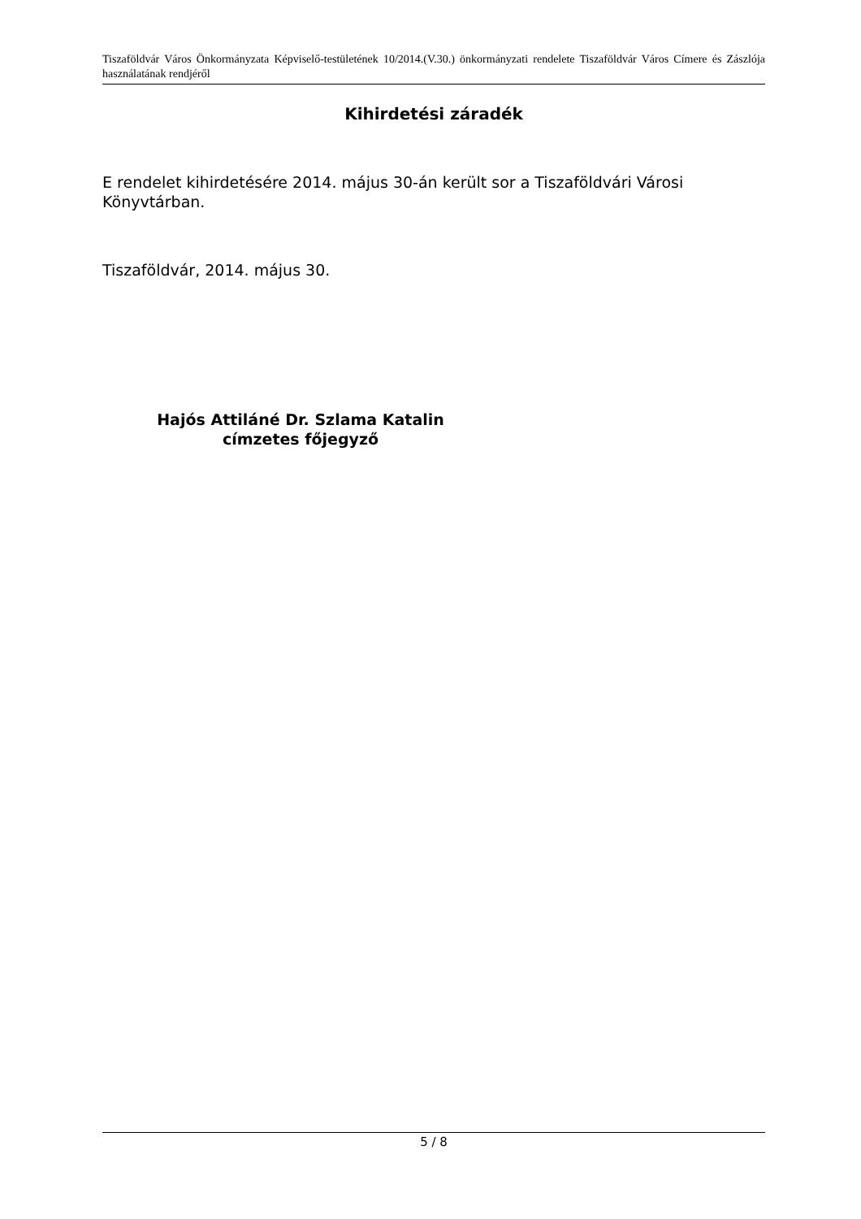Tiszaföldvár Város Önkormányzata Képviselő-testületének 10/2014.(V.30.) önkormányzati rendelete Tiszaföldvár Város Címere és Zászlója használatának rendjéről
Kihirdetési záradék
E rendelet kihirdetésére 2014. május 30-án került sor a Tiszaföldvári Városi Könyvtárban.
Tiszaföldvár, 2014. május 30.
Hajós Attiláné Dr. Szlama Katalin
címzetes főjegyző
5 / 8